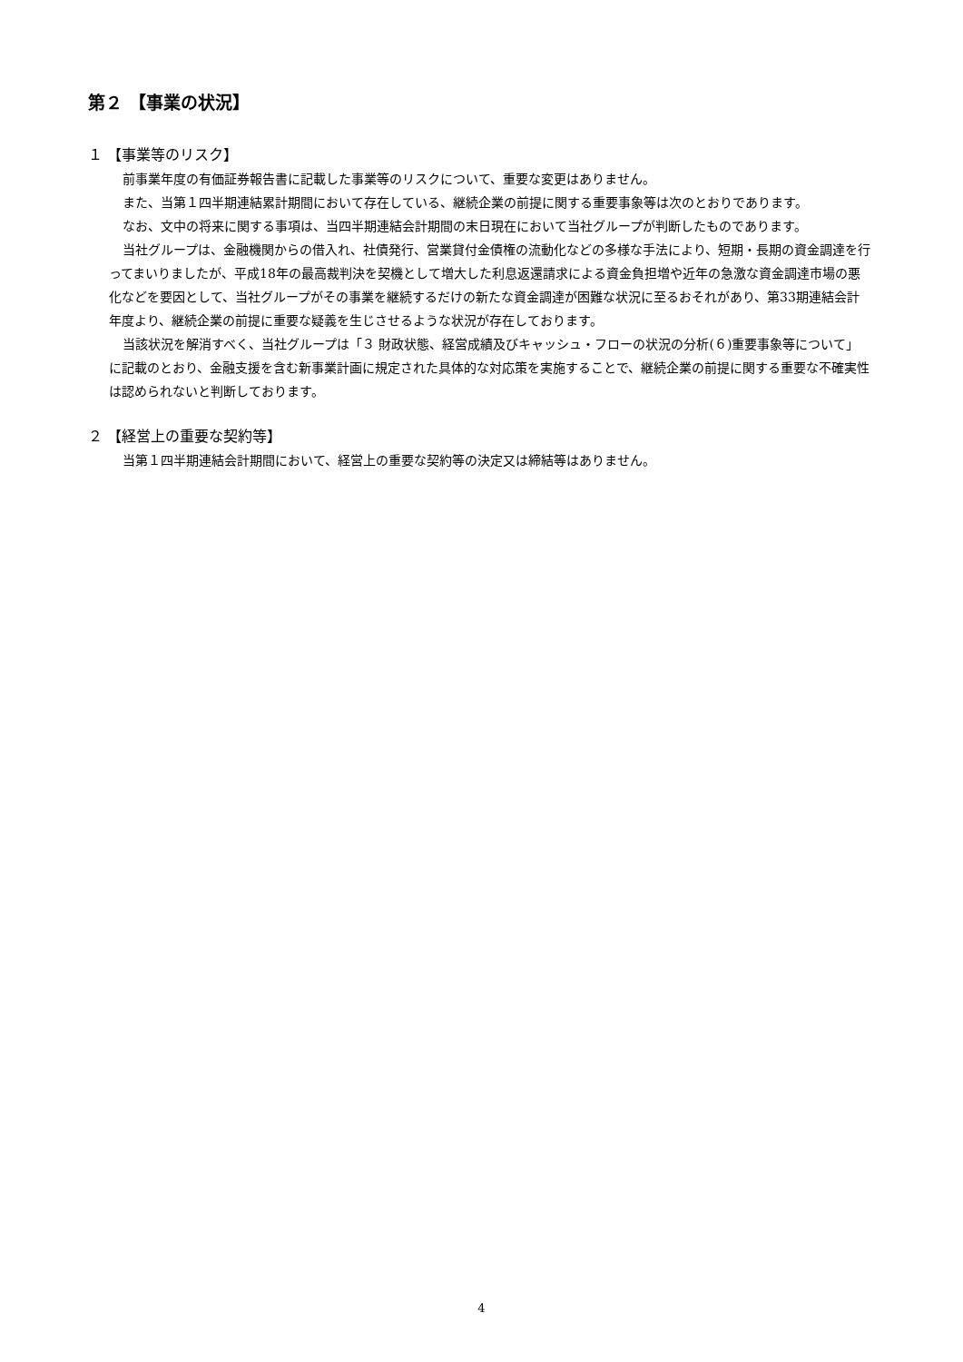第２ 【事業の状況】
１ 【事業等のリスク】
前事業年度の有価証券報告書に記載した事業等のリスクについて、重要な変更はありません。
また、当第１四半期連結累計期間において存在している、継続企業の前提に関する重要事象等は次のとおりであります。
なお、文中の将来に関する事項は、当四半期連結会計期間の末日現在において当社グループが判断したものであります。
当社グループは、金融機関からの借入れ、社債発行、営業貸付金債権の流動化などの多様な手法により、短期・長期の資金調達を行ってまいりましたが、平成18年の最高裁判決を契機として増大した利息返還請求による資金負担増や近年の急激な資金調達市場の悪化などを要因として、当社グループがその事業を継続するだけの新たな資金調達が困難な状況に至るおそれがあり、第33期連結会計年度より、継続企業の前提に重要な疑義を生じさせるような状況が存在しております。
当該状況を解消すべく、当社グループは「３ 財政状態、経営成績及びキャッシュ・フローの状況の分析(６)重要事象等について」に記載のとおり、金融支援を含む新事業計画に規定された具体的な対応策を実施することで、継続企業の前提に関する重要な不確実性は認められないと判断しております。
２ 【経営上の重要な契約等】
当第１四半期連結会計期間において、経営上の重要な契約等の決定又は締結等はありません。
4